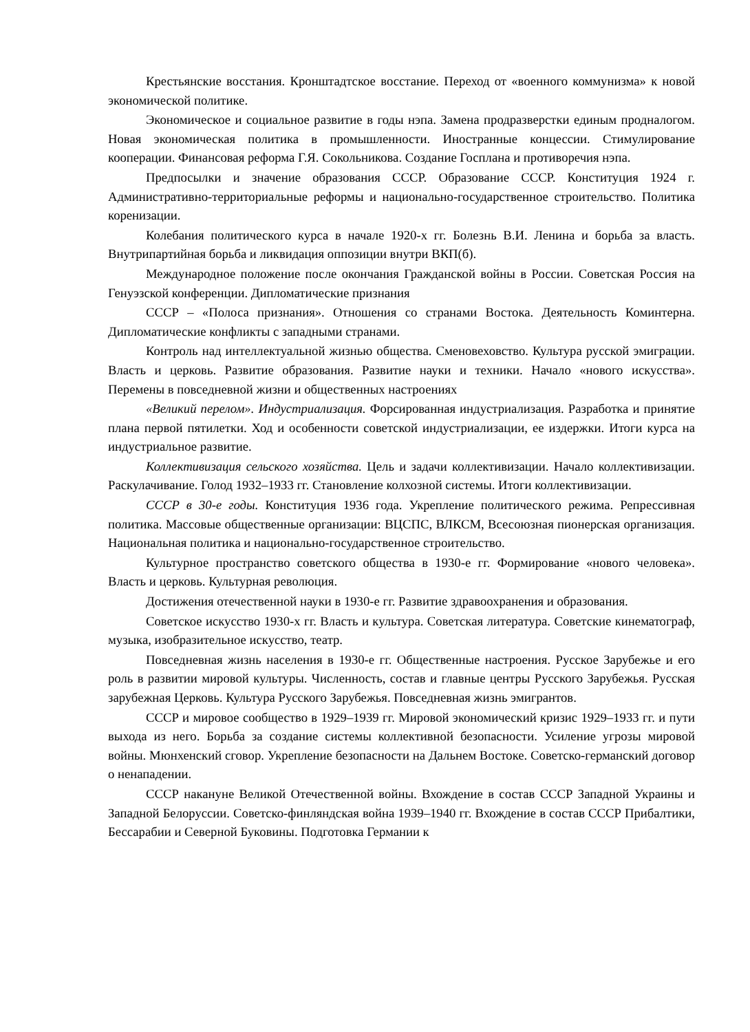Крестьянские восстания. Кронштадтское восстание. Переход от «военного коммунизма» к новой экономической политике.
Экономическое и социальное развитие в годы нэпа. Замена продразверстки единым продналогом. Новая экономическая политика в промышленности. Иностранные концессии. Стимулирование кооперации. Финансовая реформа Г.Я. Сокольникова. Создание Госплана и противоречия нэпа.
Предпосылки и значение образования СССР. Образование СССР. Конституция 1924 г. Административно-территориальные реформы и национально-государственное строительство. Политика коренизации.
Колебания политического курса в начале 1920-х гг. Болезнь В.И. Ленина и борьба за власть. Внутрипартийная борьба и ликвидация оппозиции внутри ВКП(б).
Международное положение после окончания Гражданской войны в России. Советская Россия на Генуэзской конференции. Дипломатические признания
СССР – «Полоса признания». Отношения со странами Востока. Деятельность Коминтерна. Дипломатические конфликты с западными странами.
Контроль над интеллектуальной жизнью общества. Сменовеховство. Культура русской эмиграции. Власть и церковь. Развитие образования. Развитие науки и техники. Начало «нового искусства». Перемены в повседневной жизни и общественных настроениях
«Великий перелом». Индустриализация. Форсированная индустриализация. Разработка и принятие плана первой пятилетки. Ход и особенности советской индустриализации, ее издержки. Итоги курса на индустриальное развитие.
Коллективизация сельского хозяйства. Цель и задачи коллективизации. Начало коллективизации. Раскулачивание. Голод 1932–1933 гг. Становление колхозной системы. Итоги коллективизации.
СССР в 30-е годы. Конституция 1936 года. Укрепление политического режима. Репрессивная политика. Массовые общественные организации: ВЦСПС, ВЛКСМ, Всесоюзная пионерская организация. Национальная политика и национально-государственное строительство.
Культурное пространство советского общества в 1930-е гг. Формирование «нового человека». Власть и церковь. Культурная революция.
Достижения отечественной науки в 1930-е гг. Развитие здравоохранения и образования.
Советское искусство 1930-х гг. Власть и культура. Советская литература. Советские кинематограф, музыка, изобразительное искусство, театр.
Повседневная жизнь населения в 1930-е гг. Общественные настроения. Русское Зарубежье и его роль в развитии мировой культуры. Численность, состав и главные центры Русского Зарубежья. Русская зарубежная Церковь. Культура Русского Зарубежья. Повседневная жизнь эмигрантов.
СССР и мировое сообщество в 1929–1939 гг. Мировой экономический кризис 1929–1933 гг. и пути выхода из него. Борьба за создание системы коллективной безопасности. Усиление угрозы мировой войны. Мюнхенский сговор. Укрепление безопасности на Дальнем Востоке. Советско-германский договор о ненападении.
СССР накануне Великой Отечественной войны. Вхождение в состав СССР Западной Украины и Западной Белоруссии. Советско-финляндская война 1939–1940 гг. Вхождение в состав СССР Прибалтики, Бессарабии и Северной Буковины. Подготовка Германии к